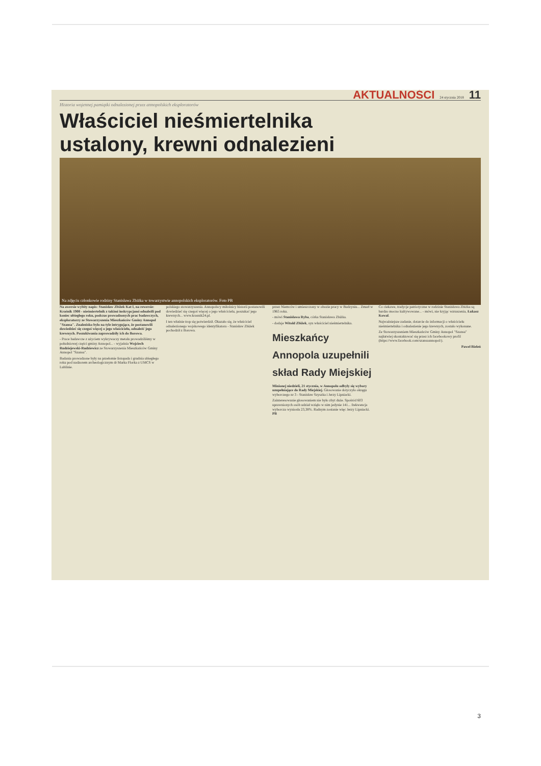AKTUALNOŚCI 24 stycznia 2018 11
Historia wojennej pamiątki odnalezionej przez annopolskich eksploratorów
Właściciel nieśmiertelnika ustalony, krewni odnalezieni
Na zdjęciu członkowie rodziny Stanisława Zbiżka w towarzystwie annopolskich eksploratorów. Foto PB
Na awersie wybity napis: Stanisław Zbiżek Kat I, na rewersie: Kraśnik 1908 - nieśmiertelnik z takimi inskrypcjami odnaleźli pod koniec ubiegłego roku, podczas prowadzonych prac badawczych, eksploratorzy ze Stowarzyszenia Mieszkańców Gminy Annopol "Szansa". Znalezisko było na tyle intrygujące, że postanowili dowiedzieć się czegoś więcej o jego właścicielu, odnaleźć jego krewnych. Poszukiwania zaprowadziły ich do Borowa.
- Prace badawcze z użyciem wykrywaczy metalu prowadziliśmy w południowej części gminy Annopol... - wyjaśnia Wojciech Rudziejewski-Rudziewicz ze Stowarzyszenia Mieszkańców Gminy Annopol "Szansa".
Badania prowadzone były na przełomie listopada i grudnia ubiegłego roku pod nadzorem archeologicznym dr Marka Florka z UMCS w Lublinie.
polskiego stowarzyszenia. Annopolscy miłośnicy historii postanowili dowiedzieć się czegoś więcej o jego właścicielu, poszukać jego krewnych... www.krasnik24.pl.
I ten właśnie trop się potwierdził. Okazało się, że właściciel odnalezionego wojskowego identyfikatora - Stanisław Zbiżek pochodził z Borowa.
przez Niemców i umieszczony w obozie pracy w Budzyniu... Zmarł w 1965 roku.
- mówi Stanisława Ryba, córka Stanisława Zbiżka.
- dodaje Witold Zbiżek, syn właściciel nieśmiertelnika.
Mieszkańcy Annopola uzupełnili skład Rady Miejskiej
Minionej niedzieli, 21 stycznia, w Annopolu odbyły się wybory uzupełniające do Rady Miejskiej. Głosowanie dotyczyło okręgu wyborczego nr 3 - Stanisław Szyszka i Jerzy Lipniacki.
Zainteresowanie głosowaniem nie było zbyt duże. Spośród 603 uprawnionych osób udział wzięło w nim jedynie 141... frekwencja wyborcza wyniosła 23,38%. Radnym zostanie więc Jerzy Lipniacki. PB
Co ciekawe, tradycje patriotyczne w rodzinie Stanisława Zbiżka są bardzo mocno kultywowane... - mówi, nie kryjąc wzruszenia, Łukasz Kowal.
Najważniejsze zadanie, dotarcie do informacji o właścicielu nieśmiertelnika i odnalezienie jego krewnych, zostało wykonane.
Ze Stowarzyszeniem Mieszkańców Gminy Annopol "Szansa" najłatwiej skontaktować się przez ich facebookowy profil (https://www.facebook.com/szansaannopol/).
Paweł Bieleń
3